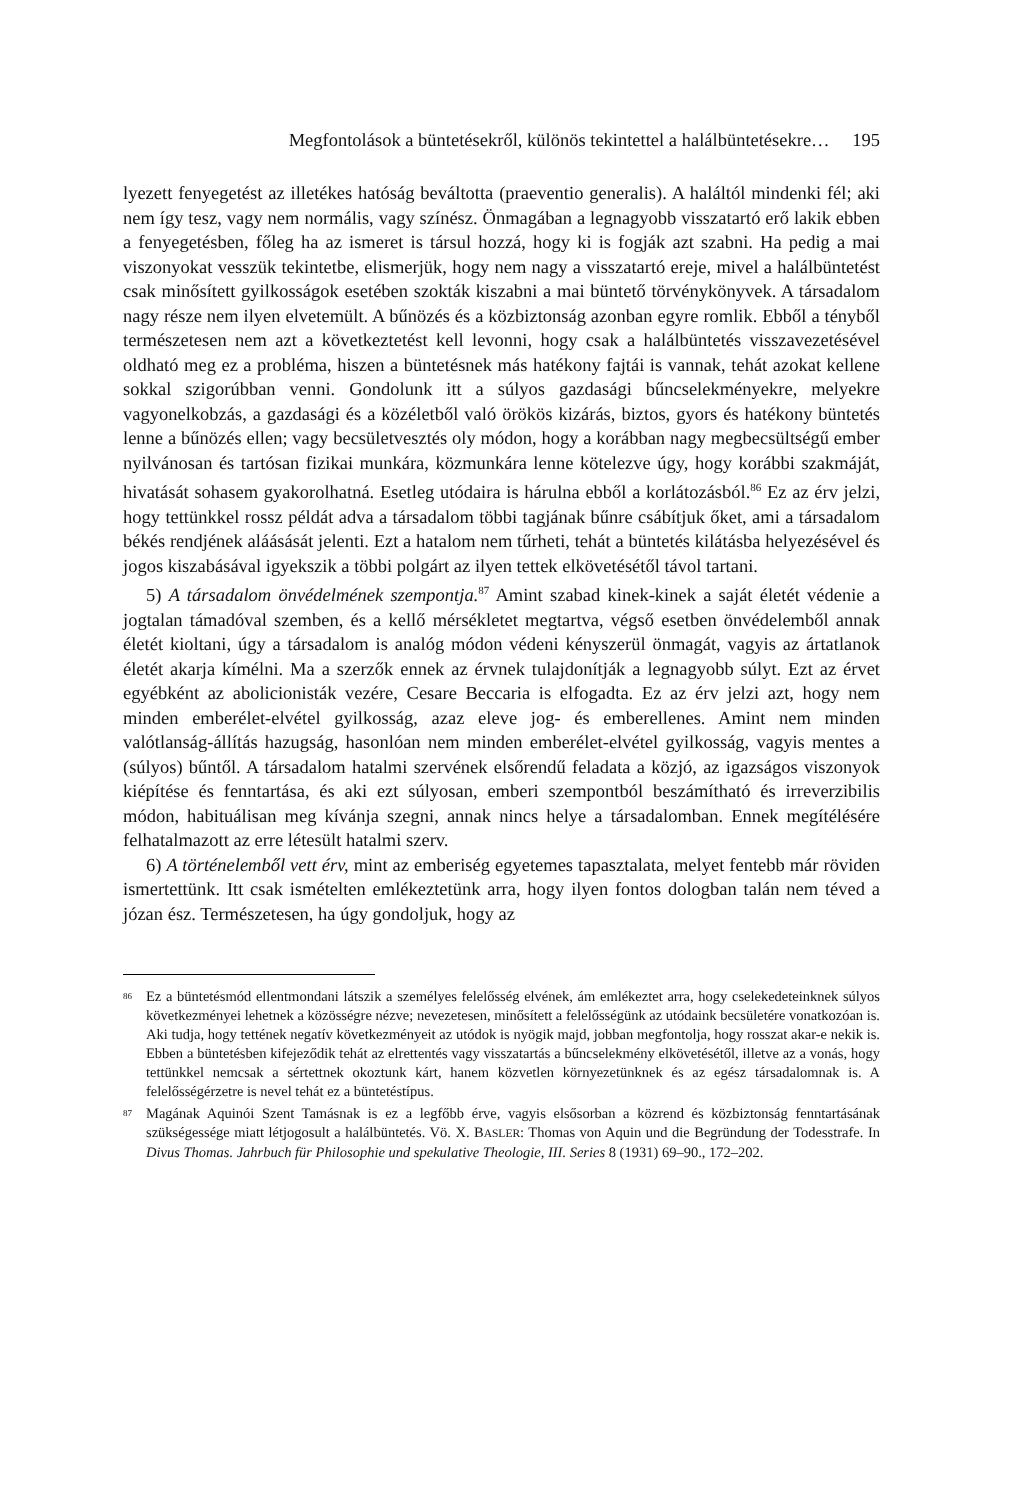Megfontolások a büntetésekről, különös tekintettel a halálbüntetésekre… 195
lyezett fenyegetést az illetékes hatóság beváltotta (praeventio generalis). A haláltól mindenki fél; aki nem így tesz, vagy nem normális, vagy színész. Önmagában a legnagyobb visszatartó erő lakik ebben a fenyegetésben, főleg ha az ismeret is társul hozzá, hogy ki is fogják azt szabni. Ha pedig a mai viszonyokat vesszük tekintetbe, elismerjük, hogy nem nagy a visszatartó ereje, mivel a halálbüntetést csak minősített gyilkosságok esetében szokták kiszabni a mai büntető törvénykönyvek. A társadalom nagy része nem ilyen elvetemült. A bűnözés és a közbiztonság azonban egyre romlik. Ebből a tényből természetesen nem azt a következtetést kell levonni, hogy csak a halálbüntetés visszavezetésével oldható meg ez a probléma, hiszen a büntetésnek más hatékony fajtái is vannak, tehát azokat kellene sokkal szigorúbban venni. Gondolunk itt a súlyos gazdasági bűncselekményekre, melyekre vagyonelkobzás, a gazdasági és a közéletből való örökös kizárás, biztos, gyors és hatékony büntetés lenne a bűnözés ellen; vagy becsületvesztés oly módon, hogy a korábban nagy megbecsültségű ember nyilvánosan és tartósan fizikai munkára, közmunkára lenne kötelezve úgy, hogy korábbi szakmáját, hivatását sohasem gyakorolhatná. Esetleg utódaira is hárulna ebből a korlátozásból.<sup>86</sup> Ez az érv jelzi, hogy tettünkkel rossz példát adva a társadalom többi tagjának bűnre csábítjuk őket, ami a társadalom békés rendjének aláásását jelenti. Ezt a hatalom nem tűrheti, tehát a büntetés kilátásba helyezésével és jogos kiszabásával igyekszik a többi polgárt az ilyen tettek elkövetésétől távol tartani.
5) A társadalom önvédelmének szempontja.<sup>87</sup> Amint szabad kinek-kinek a saját életét védenie a jogtalan támadóval szemben, és a kellő mérsékletet megtartva, végső esetben önvédelemből annak életét kioltani, úgy a társadalom is analóg módon védeni kényszerül önmagát, vagyis az ártatlanok életét akarja kímélni. Ma a szerzők ennek az érvnek tulajdonítják a legnagyobb súlyt. Ezt az érvet egyébként az abolicionisták vezére, Cesare Beccaria is elfogadta. Ez az érv jelzi azt, hogy nem minden emberélet-elvétel gyilkosság, azaz eleve jog- és emberellenes. Amint nem minden valótlanság-állítás hazugság, hasonlóan nem minden emberélet-elvétel gyilkosság, vagyis mentes a (súlyos) bűntől. A társadalom hatalmi szervének elsőrendű feladata a közjó, az igazságos viszonyok kiépítése és fenntartása, és aki ezt súlyosan, emberi szempontból beszámítható és irreverzibilis módon, habituálisan meg kívánja szegni, annak nincs helye a társadalomban. Ennek megítélésére felhatalmazott az erre létesült hatalmi szerv.
6) A történelemből vett érv, mint az emberiség egyetemes tapasztalata, melyet fentebb már röviden ismertettünk. Itt csak ismételten emlékeztetünk arra, hogy ilyen fontos dologban talán nem téved a józan ész. Természetesen, ha úgy gondoljuk, hogy az
<sup>86</sup> Ez a büntetésmód ellentmondani látszik a személyes felelősség elvének, ám emlékeztet arra, hogy cselekedeteinknek súlyos következményei lehetnek a közösségre nézve; nevezetesen, minősített a felelősségünk az utódaink becsületére vonatkozóan is. Aki tudja, hogy tettének negatív következményeit az utódok is nyögik majd, jobban megfontolja, hogy rosszat akar-e nekik is. Ebben a büntetésben kifejeződik tehát az elrettentés vagy visszatartás a bűncselekmény elkövetésétől, illetve az a vonás, hogy tettünkkel nemcsak a sértettnek okoztunk kárt, hanem közvetlen környezetünknek és az egész társadalomnak is. A felelősségérzetre is nevel tehát ez a büntetéstípus.
<sup>87</sup> Magának Aquinói Szent Tamásnak is ez a legfőbb érve, vagyis elsősorban a közrend és közbiztonság fenntartásának szükségessége miatt létjogosult a halálbüntetés. Vö. X. BASLER: Thomas von Aquin und die Begründung der Todesstrafe. In Divus Thomas. Jahrbuch für Philosophie und spekulative Theologie, III. Series 8 (1931) 69–90., 172–202.